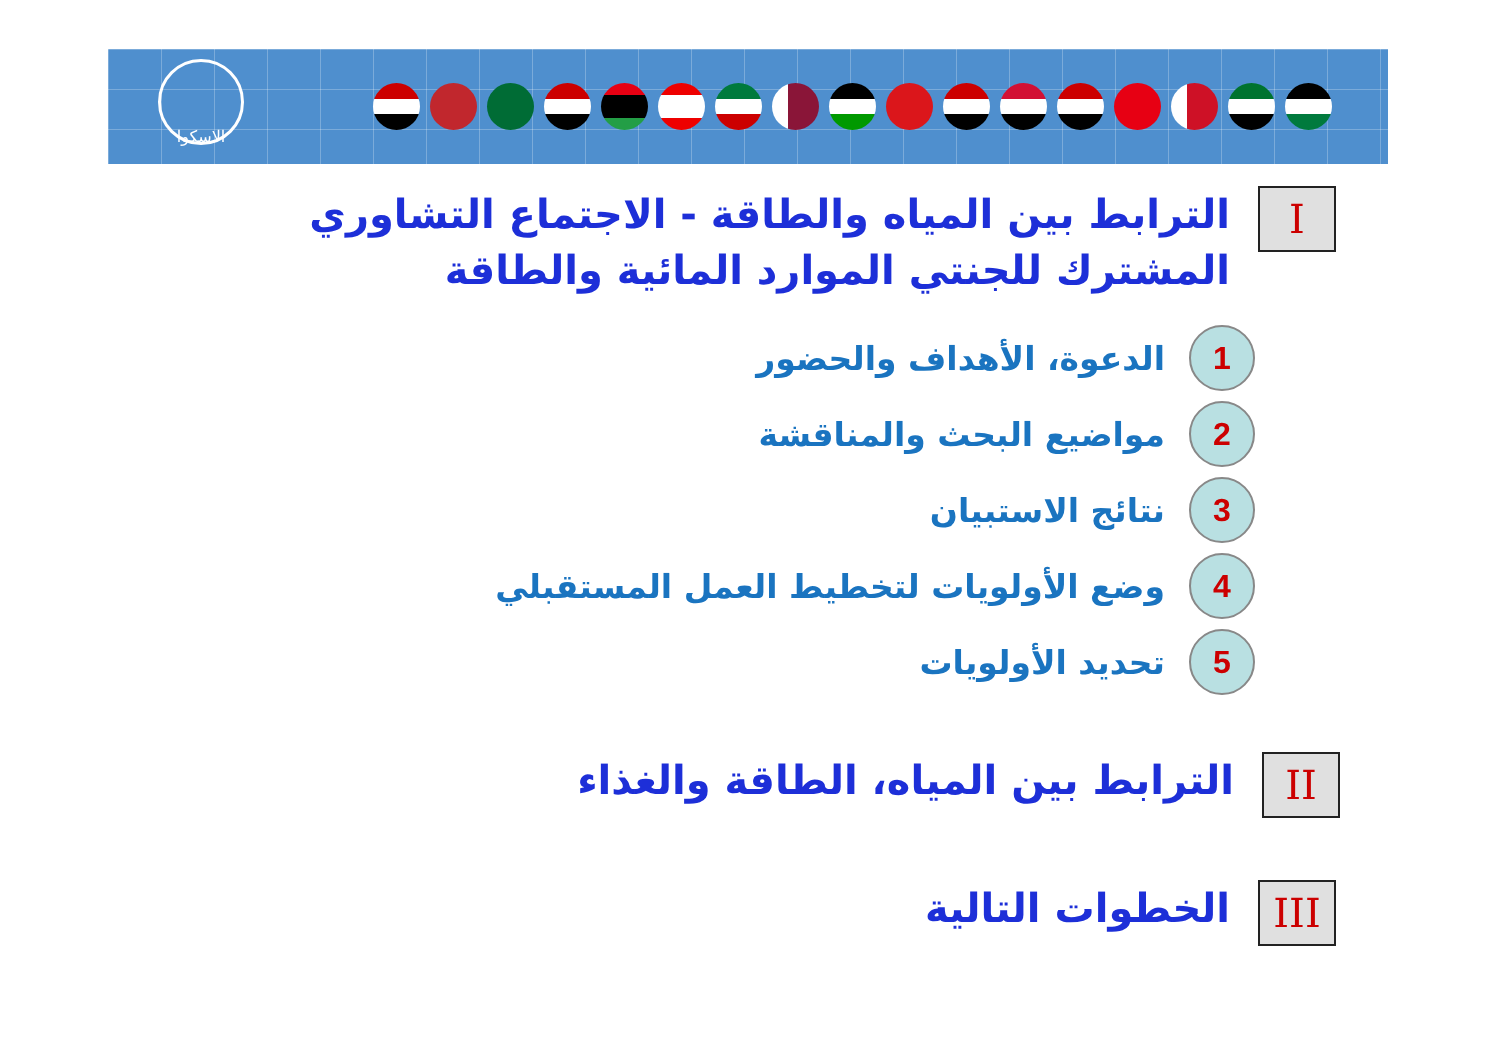الاسكوا
I
الترابط بين المياه والطاقة - الاجتماع التشاوري المشترك للجنتي الموارد المائية والطاقة
1 الدعوة، الأهداف والحضور
2 مواضيع البحث والمناقشة
3 نتائج الاستبيان
4 وضع الأولويات لتخطيط العمل المستقبلي
5 تحديد الأولويات
II
الترابط بين المياه، الطاقة والغذاء
III
الخطوات التالية